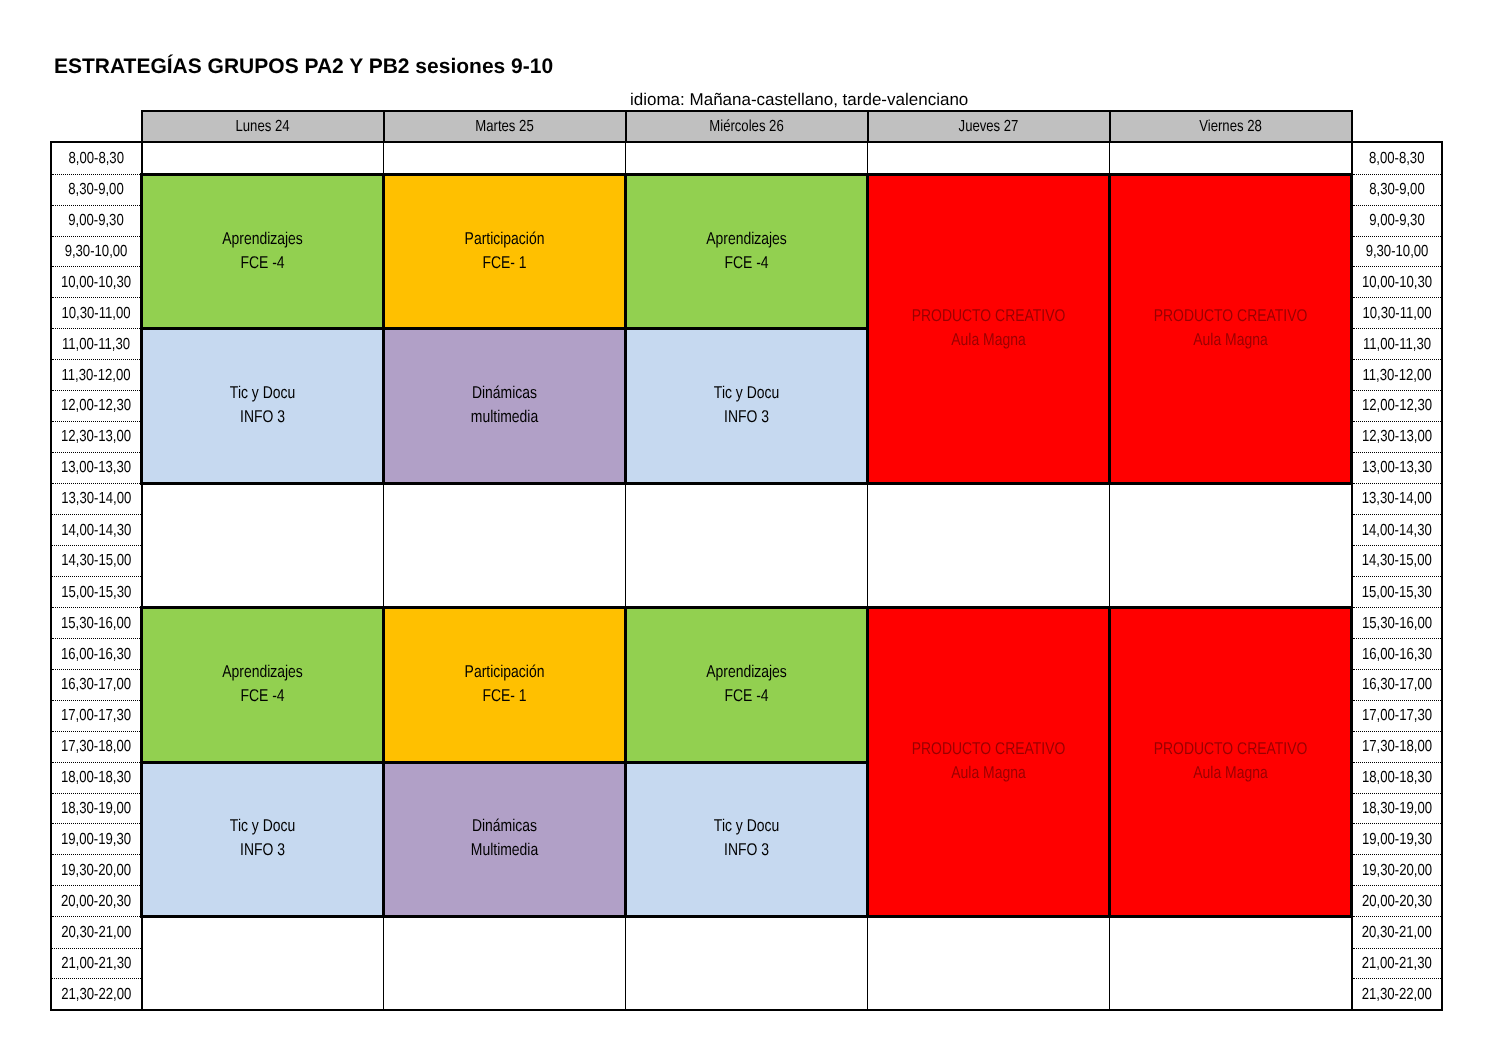ESTRATEGÍAS GRUPOS PA2 Y PB2 sesiones 9-10
idioma: Mañana-castellano, tarde-valenciano
| | Lunes 24 | Martes 25 | Miércoles 26 | Jueves 27 | Viernes 28 | |
| 8,00-8,30 | | | | | | 8,00-8,30 |
| 8,30-9,00 | Aprendizajes FCE -4 | Participación FCE- 1 | Aprendizajes FCE -4 | PRODUCTO CREATIVO Aula Magna | PRODUCTO CREATIVO Aula Magna | 8,30-9,00 |
| 9,00-9,30 | | | | | | 9,00-9,30 |
| 9,30-10,00 | | | | | | 9,30-10,00 |
| 10,00-10,30 | | | | | | 10,00-10,30 |
| 10,30-11,00 | | | | | | 10,30-11,00 |
| 11,00-11,30 | Tic y Docu INFO 3 | Dinámicas multimedia | Tic y Docu INFO 3 | | | 11,00-11,30 |
| 11,30-12,00 | | | | | | 11,30-12,00 |
| 12,00-12,30 | | | | | | 12,00-12,30 |
| 12,30-13,00 | | | | | | 12,30-13,00 |
| 13,00-13,30 | | | | | | 13,00-13,30 |
| 13,30-14,00 | | | | | | 13,30-14,00 |
| 14,00-14,30 | | | | | | 14,00-14,30 |
| 14,30-15,00 | | | | | | 14,30-15,00 |
| 15,00-15,30 | | | | | | 15,00-15,30 |
| 15,30-16,00 | Aprendizajes FCE -4 | Participación FCE- 1 | Aprendizajes FCE -4 | PRODUCTO CREATIVO Aula Magna | PRODUCTO CREATIVO Aula Magna | 15,30-16,00 |
| 16,00-16,30 | | | | | | 16,00-16,30 |
| 16,30-17,00 | | | | | | 16,30-17,00 |
| 17,00-17,30 | | | | | | 17,00-17,30 |
| 17,30-18,00 | | | | | | 17,30-18,00 |
| 18,00-18,30 | Tic y Docu INFO 3 | Dinámicas Multimedia | Tic y Docu INFO 3 | | | 18,00-18,30 |
| 18,30-19,00 | | | | | | 18,30-19,00 |
| 19,00-19,30 | | | | | | 19,00-19,30 |
| 19,30-20,00 | | | | | | 19,30-20,00 |
| 20,00-20,30 | | | | | | 20,00-20,30 |
| 20,30-21,00 | | | | | | 20,30-21,00 |
| 21,00-21,30 | | | | | | 21,00-21,30 |
| 21,30-22,00 | | | | | | 21,30-22,00 |